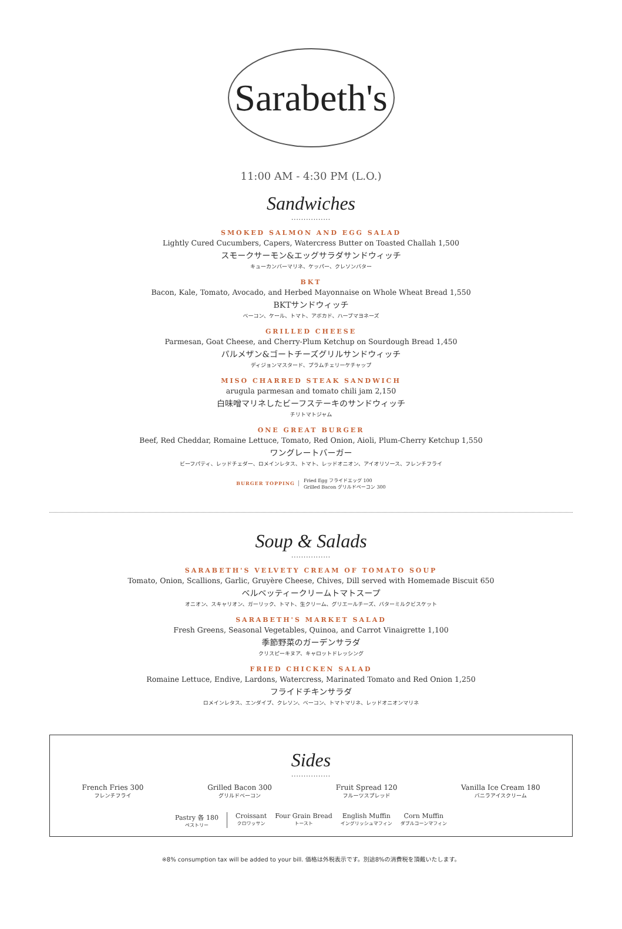Sarabeth's
11:00 AM - 4:30 PM (L.O.)
Sandwiches
................
SMOKED SALMON AND EGG SALAD
Lightly Cured Cucumbers, Capers, Watercress Butter on Toasted Challah 1,500
スモークサーモン&エッグサラダサンドウィッチ
キューカンバーマリネ、ケッパー、クレソンバター
BKT
Bacon, Kale, Tomato, Avocado, and Herbed Mayonnaise on Whole Wheat Bread 1,550
BKTサンドウィッチ
ベーコン、ケール、トマト、アボカド、ハーブマヨネーズ
GRILLED CHEESE
Parmesan, Goat Cheese, and Cherry-Plum Ketchup on Sourdough Bread 1,450
パルメザン&ゴートチーズグリルサンドウィッチ
ディジョンマスタード、プラムチェリーケチャップ
MISO CHARRED STEAK SANDWICH
arugula parmesan and tomato chili jam 2,150
白味噌マリネしたビーフステーキのサンドウィッチ
チリトマトジャム
ONE GREAT BURGER
Beef, Red Cheddar, Romaine Lettuce, Tomato, Red Onion, Aioli, Plum-Cherry Ketchup 1,550
ワングレートバーガー
ビーフパティ、レッドチェダー、ロメインレタス、トマト、レッドオニオン、アイオリソース、フレンチフライ
BURGER TOPPING
Fried Egg フライドエッグ 100
Grilled Bacon グリルドベーコン 300
Soup & Salads
................
SARABETH'S VELVETY CREAM OF TOMATO SOUP
Tomato, Onion, Scallions, Garlic, Gruyère Cheese, Chives, Dill served with Homemade Biscuit 650
ベルベッティークリームトマトスープ
オニオン、スキャリオン、ガーリック、トマト、生クリーム、グリエールチーズ、バターミルクビスケット
SARABETH'S MARKET SALAD
Fresh Greens, Seasonal Vegetables, Quinoa, and Carrot Vinaigrette 1,100
季節野菜のガーデンサラダ
クリスピーキヌア、キャロットドレッシング
FRIED CHICKEN SALAD
Romaine Lettuce, Endive, Lardons, Watercress, Marinated Tomato and Red Onion 1,250
フライドチキンサラダ
ロメインレタス、エンダイブ、クレソン、ベーコン、トマトマリネ、レッドオニオンマリネ
Sides
................
French Fries 300
フレンチフライ
Grilled Bacon 300
グリルドベーコン
Fruit Spread 120
フルーツスプレッド
Vanilla Ice Cream 180
バニラアイスクリーム
Pastry 各 180
ペストリー
Croissant
クロワッサン
Four Grain Bread
トースト
English Muffin
イングリッシュマフィン
Corn Muffin
ダブルコーンマフィン
※8% consumption tax will be added to your bill. 価格は外税表示です。別途8%の消費税を頂戴いたします。